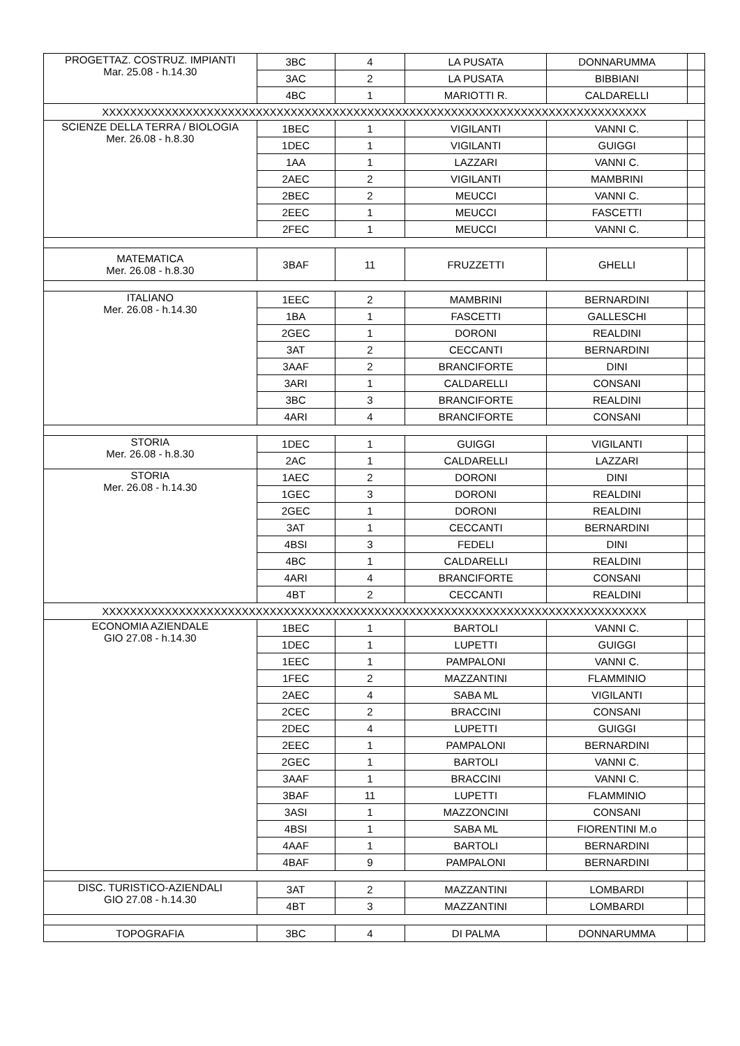| PROGETTAZ. COSTRUZ. IMPIANTI Mar. 25.08 - h.14.30 | 3BC | 4 | LA PUSATA | DONNARUMMA | |
| | 3AC | 2 | LA PUSATA | BIBBIANI | |
| | 4BC | 1 | MARIOTTI R. | CALDARELLI | |
| XXXXXXXXXXXXXXXXXXXXXXXXXXXXXXXXXXXXXXXXXXXXXXXXXXXXXXXXXXXXXXXXXXXXXXXXXXXXXX | | | | | |
| SCIENZE DELLA TERRA / BIOLOGIA Mer. 26.08 - h.8.30 | 1BEC | 1 | VIGILANTI | VANNI C. | |
| | 1DEC | 1 | VIGILANTI | GUIGGI | |
| | 1AA | 1 | LAZZARI | VANNI C. | |
| | 2AEC | 2 | VIGILANTI | MAMBRINI | |
| | 2BEC | 2 | MEUCCI | VANNI C. | |
| | 2EEC | 1 | MEUCCI | FASCETTI | |
| | 2FEC | 1 | MEUCCI | VANNI C. | |
| MATEMATICA Mer. 26.08 - h.8.30 | 3BAF | 11 | FRUZZETTI | GHELLI | |
| ITALIANO Mer. 26.08 - h.14.30 | 1EEC | 2 | MAMBRINI | BERNARDINI | |
| | 1BA | 1 | FASCETTI | GALLESCHI | |
| | 2GEC | 1 | DORONI | REALDINI | |
| | 3AT | 2 | CECCANTI | BERNARDINI | |
| | 3AAF | 2 | BRANCIFORTE | DINI | |
| | 3ARI | 1 | CALDARELLI | CONSANI | |
| | 3BC | 3 | BRANCIFORTE | REALDINI | |
| | 4ARI | 4 | BRANCIFORTE | CONSANI | |
| STORIA Mer. 26.08 - h.8.30 | 1DEC | 1 | GUIGGI | VIGILANTI | |
| | 2AC | 1 | CALDARELLI | LAZZARI | |
| STORIA Mer. 26.08 - h.14.30 | 1AEC | 2 | DORONI | DINI | |
| | 1GEC | 3 | DORONI | REALDINI | |
| | 2GEC | 1 | DORONI | REALDINI | |
| | 3AT | 1 | CECCANTI | BERNARDINI | |
| | 4BSI | 3 | FEDELI | DINI | |
| | 4BC | 1 | CALDARELLI | REALDINI | |
| | 4ARI | 4 | BRANCIFORTE | CONSANI | |
| | 4BT | 2 | CECCANTI | REALDINI | |
| XXXXXXXXXXXXXXXXXXXXXXXXXXXXXXXXXXXXXXXXXXXXXXXXXXXXXXXXXXXXXXXXXXXXXXXXXXXXXX | | | | | |
| ECONOMIA AZIENDALE GIO 27.08 - h.14.30 | 1BEC | 1 | BARTOLI | VANNI C. | |
| | 1DEC | 1 | LUPETTI | GUIGGI | |
| | 1EEC | 1 | PAMPALONI | VANNI C. | |
| | 1FEC | 2 | MAZZANTINI | FLAMMINIO | |
| | 2AEC | 4 | SABA ML | VIGILANTI | |
| | 2CEC | 2 | BRACCINI | CONSANI | |
| | 2DEC | 4 | LUPETTI | GUIGGI | |
| | 2EEC | 1 | PAMPALONI | BERNARDINI | |
| | 2GEC | 1 | BARTOLI | VANNI C. | |
| | 3AAF | 1 | BRACCINI | VANNI C. | |
| | 3BAF | 11 | LUPETTI | FLAMMINIO | |
| | 3ASI | 1 | MAZZONCINI | CONSANI | |
| | 4BSI | 1 | SABA ML | FIORENTINI M.o | |
| | 4AAF | 1 | BARTOLI | BERNARDINI | |
| | 4BAF | 9 | PAMPALONI | BERNARDINI | |
| DISC. TURISTICO-AZIENDALI GIO 27.08 - h.14.30 | 3AT | 2 | MAZZANTINI | LOMBARDI | |
| | 4BT | 3 | MAZZANTINI | LOMBARDI | |
| TOPOGRAFIA | 3BC | 4 | DI PALMA | DONNARUMMA | |